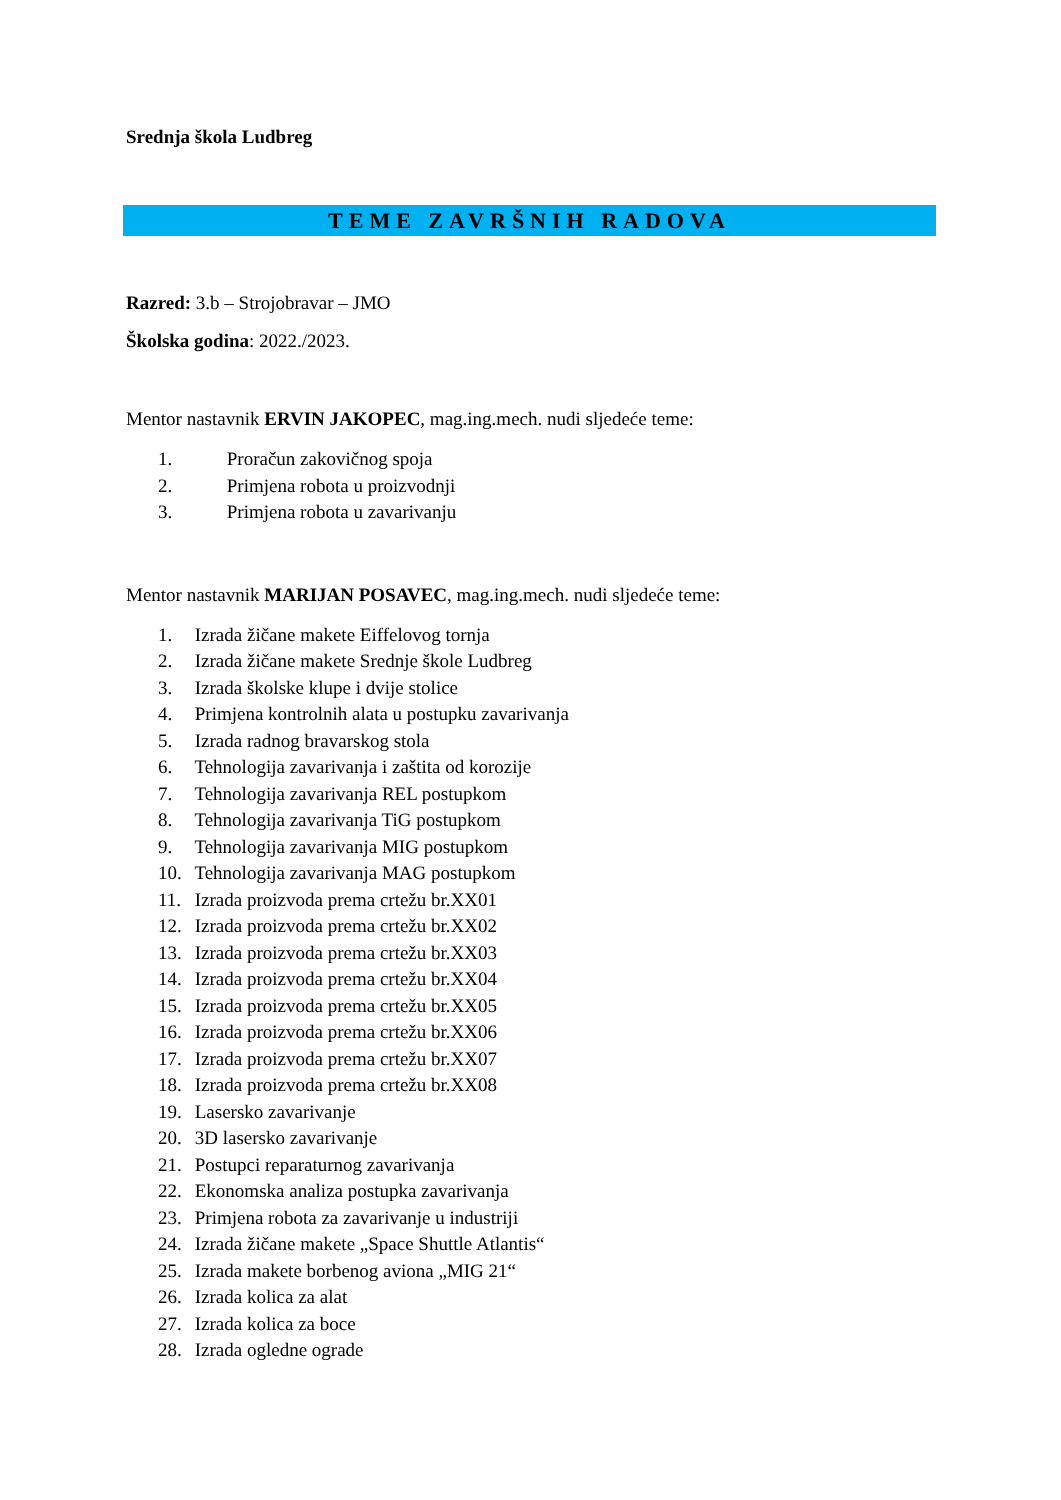Srednja škola Ludbreg
TEME ZAVRŠNIH RADOVA
Razred: 3.b – Strojobravar – JMO
Školska godina: 2022./2023.
Mentor nastavnik ERVIN JAKOPEC, mag.ing.mech. nudi sljedeće teme:
1. Proračun zakovičnog spoja
2. Primjena robota u proizvodnji
3. Primjena robota u zavarivanju
Mentor nastavnik MARIJAN POSAVEC, mag.ing.mech. nudi sljedeće teme:
1. Izrada žičane makete Eiffelovog tornja
2. Izrada žičane makete Srednje škole Ludbreg
3. Izrada školske klupe i dvije stolice
4. Primjena kontrolnih alata u postupku zavarivanja
5. Izrada radnog bravarskog stola
6. Tehnologija zavarivanja i zaštita od korozije
7. Tehnologija zavarivanja REL postupkom
8. Tehnologija zavarivanja TiG postupkom
9. Tehnologija zavarivanja MIG postupkom
10. Tehnologija zavarivanja MAG postupkom
11. Izrada proizvoda prema crtežu br.XX01
12. Izrada proizvoda prema crtežu br.XX02
13. Izrada proizvoda prema crtežu br.XX03
14. Izrada proizvoda prema crtežu br.XX04
15. Izrada proizvoda prema crtežu br.XX05
16. Izrada proizvoda prema crtežu br.XX06
17. Izrada proizvoda prema crtežu br.XX07
18. Izrada proizvoda prema crtežu br.XX08
19. Lasersko zavarivanje
20. 3D lasersko zavarivanje
21. Postupci reparaturnog zavarivanja
22. Ekonomska analiza postupka zavarivanja
23. Primjena robota za zavarivanje u industriji
24. Izrada žičane makete „Space Shuttle Atlantis“
25. Izrada makete borbenog aviona „MIG 21“
26. Izrada kolica za alat
27. Izrada kolica za boce
28. Izrada ogledne ograde